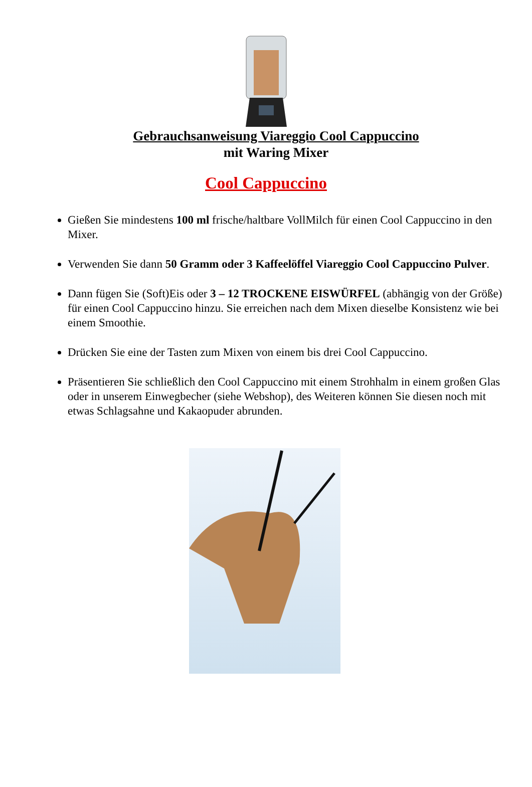Gebrauchsanweisung Viareggio Cool Cappuccino
mit Waring Mixer
Cool Cappuccino
Gießen Sie mindestens 100 ml frische/haltbare VollMilch für einen Cool Cappuccino in den Mixer.
Verwenden Sie dann 50 Gramm oder 3 Kaffeelöffel Viareggio Cool Cappuccino Pulver.
Dann fügen Sie (Soft)Eis oder 3 – 12 TROCKENE EISWÜRFEL (abhängig von der Größe) für einen Cool Cappuccino hinzu. Sie erreichen nach dem Mixen dieselbe Konsistenz wie bei einem Smoothie.
Drücken Sie eine der Tasten zum Mixen von einem bis drei Cool Cappuccino.
Präsentieren Sie schließlich den Cool Cappuccino mit einem Strohhalm in einem großen Glas oder in unserem Einwegbecher (siehe Webshop), des Weiteren können Sie diesen noch mit etwas Schlagsahne und Kakaopuder abrunden.